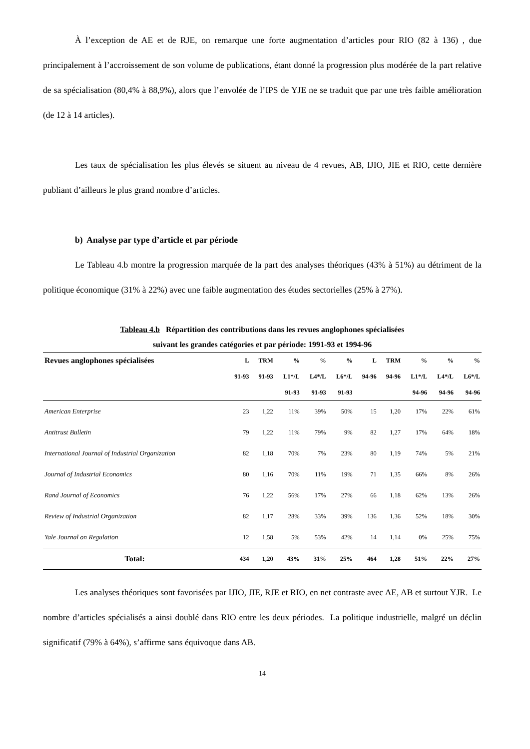À l’exception de AE et de RJE, on remarque une forte augmentation d’articles pour RIO (82 à 136) , due principalement à l’accroissement de son volume de publications, étant donné la progression plus modérée de la part relative de sa spécialisation (80,4% à 88,9%), alors que l’envolée de l’IPS de YJE ne se traduit que par une très faible amélioration (de 12 à 14 articles).
Les taux de spécialisation les plus élevés se situent au niveau de 4 revues, AB, IJIO, JIE et RIO, cette dernière publiant d’ailleurs le plus grand nombre d’articles.
b) Analyse par type d’article et par période
Le Tableau 4.b montre la progression marquée de la part des analyses théoriques (43% à 51%) au détriment de la politique économique (31% à 22%) avec une faible augmentation des études sectorielles (25% à 27%).
Tableau 4.b Répartition des contributions dans les revues anglophones spécialisées
suivant les grandes catégories et par période: 1991-93 et 1994-96
| Revues anglophones spécialisées | L | TRM | % | % | % | L | TRM | % | % | % |
| --- | --- | --- | --- | --- | --- | --- | --- | --- | --- | --- |
| | 91-93 | 91-93 | L1*/L | L4*/L | L6*/L | 94-96 | 94-96 | L1*/L | L4*/L | L6*/L |
| | | | 91-93 | 91-93 | 91-93 | | | 94-96 | 94-96 | 94-96 |
| American Enterprise | 23 | 1,22 | 11% | 39% | 50% | 15 | 1,20 | 17% | 22% | 61% |
| Antitrust Bulletin | 79 | 1,22 | 11% | 79% | 9% | 82 | 1,27 | 17% | 64% | 18% |
| International Journal of Industrial Organization | 82 | 1,18 | 70% | 7% | 23% | 80 | 1,19 | 74% | 5% | 21% |
| Journal of Industrial Economics | 80 | 1,16 | 70% | 11% | 19% | 71 | 1,35 | 66% | 8% | 26% |
| Rand Journal of Economics | 76 | 1,22 | 56% | 17% | 27% | 66 | 1,18 | 62% | 13% | 26% |
| Review of Industrial Organization | 82 | 1,17 | 28% | 33% | 39% | 136 | 1,36 | 52% | 18% | 30% |
| Yale Journal on Regulation | 12 | 1,58 | 5% | 53% | 42% | 14 | 1,14 | 0% | 25% | 75% |
| Total: | 434 | 1,20 | 43% | 31% | 25% | 464 | 1,28 | 51% | 22% | 27% |
Les analyses théoriques sont favorisées par IJIO, JIE, RJE et RIO, en net contraste avec AE, AB et surtout YJR. Le nombre d’articles spécialisés a ainsi doublé dans RIO entre les deux périodes. La politique industrielle, malgré un déclin significatif (79% à 64%), s’affirme sans équivoque dans AB.
14